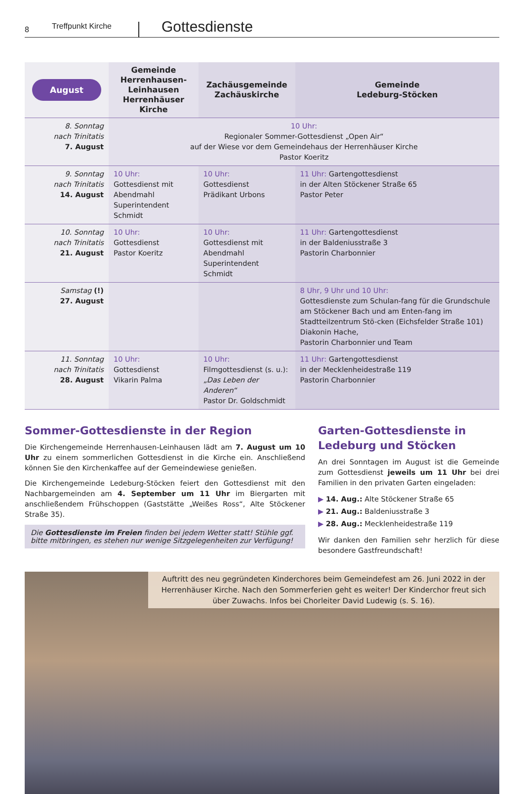8
Treffpunkt Kirche
Gottesdienste
| August | Gemeinde Herrenhausen-Leinhausen Herrenhäuser Kirche | Zachäusgemeinde Zachäuskirche | Gemeinde Ledeburg-Stöcken |
| --- | --- | --- | --- |
| 8. Sonntag nach Trinitatis 7. August | 10 Uhr: Regionaler Sommer-Gottesdienst „Open Air“ auf der Wiese vor dem Gemeindehaus der Herrenhäuser Kirche Pastor Koeritz | | |
| 9. Sonntag nach Trinitatis 14. August | 10 Uhr: Gottesdienst mit Abendmahl Superintendent Schmidt | 10 Uhr: Gottesdienst Prädikant Urbons | 11 Uhr: Gartengottesdienst in der Alten Stöckener Straße 65 Pastor Peter |
| 10. Sonntag nach Trinitatis 21. August | 10 Uhr: Gottesdienst Pastor Koeritz | 10 Uhr: Gottesdienst mit Abendmahl Superintendent Schmidt | 11 Uhr: Gartengottesdienst in der Baldeniusstraße 3 Pastorin Charbonnier |
| Samstag (!) 27. August | | | 8 Uhr, 9 Uhr und 10 Uhr: Gottesdienste zum Schulan-fang für die Grundschule am Stöckener Bach und am Enten-fang im Stadtteilzentrum Stö-cken (Eichsfelder Straße 101) Diakonin Hache, Pastorin Charbonnier und Team |
| 11. Sonntag nach Trinitatis 28. August | 10 Uhr: Gottesdienst Vikarin Palma | 10 Uhr: Filmgottesdienst (s. u.): „Das Leben der Anderen“ Pastor Dr. Goldschmidt | 11 Uhr: Gartengottesdienst in der Mecklenheidestraße 119 Pastorin Charbonnier |
Sommer-Gottesdienste in der Region
Die Kirchengemeinde Herrenhausen-Leinhausen lädt am 7. August um 10 Uhr zu einem sommerlichen Gottesdienst in die Kirche ein. Anschließend können Sie den Kirchenkaffee auf der Gemeindewiese genießen.
Die Kirchengemeinde Ledeburg-Stöcken feiert den Gottesdienst mit den Nachbargemeinden am 4. September um 11 Uhr im Biergarten mit anschließendem Frühschoppen (Gaststätte „Weißes Ross“, Alte Stöckener Straße 35).
Die Gottesdienste im Freien finden bei jedem Wetter statt! Stühle ggf. bitte mitbringen, es stehen nur wenige Sitzgelegenheiten zur Verfügung!
Garten-Gottesdienste in Ledeburg und Stöcken
An drei Sonntagen im August ist die Gemeinde zum Gottesdienst jeweils um 11 Uhr bei drei Familien in den privaten Garten eingeladen:
▶ 14. Aug.: Alte Stöckener Straße 65
▶ 21. Aug.: Baldeniusstraße 3
▶ 28. Aug.: Mecklenheidestraße 119
Wir danken den Familien sehr herzlich für diese besondere Gastfreundschaft!
Auftritt des neu gegründeten Kinderchores beim Gemeindefest am 26. Juni 2022 in der Herrenhäuser Kirche. Nach den Sommerferien geht es weiter! Der Kinderchor freut sich über Zuwachs. Infos bei Chorleiter David Ludewig (s. S. 16).